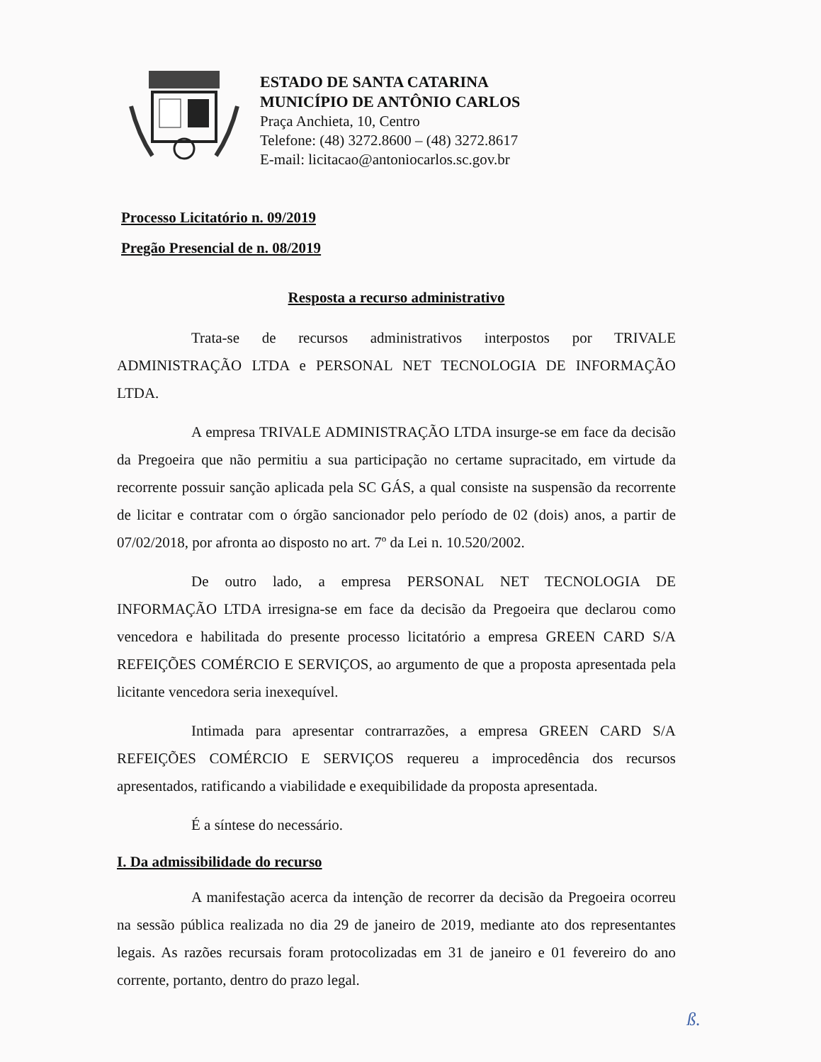ESTADO DE SANTA CATARINA
MUNICÍPIO DE ANTÔNIO CARLOS
Praça Anchieta, 10, Centro
Telefone: (48) 3272.8600 – (48) 3272.8617
E-mail: licitacao@antoniocarlos.sc.gov.br
Processo Licitatório n. 09/2019
Pregão Presencial de n. 08/2019
Resposta a recurso administrativo
Trata-se de recursos administrativos interpostos por TRIVALE ADMINISTRAÇÃO LTDA e PERSONAL NET TECNOLOGIA DE INFORMAÇÃO LTDA.
A empresa TRIVALE ADMINISTRAÇÃO LTDA insurge-se em face da decisão da Pregoeira que não permitiu a sua participação no certame supracitado, em virtude da recorrente possuir sanção aplicada pela SC GÁS, a qual consiste na suspensão da recorrente de licitar e contratar com o órgão sancionador pelo período de 02 (dois) anos, a partir de 07/02/2018, por afronta ao disposto no art. 7º da Lei n. 10.520/2002.
De outro lado, a empresa PERSONAL NET TECNOLOGIA DE INFORMAÇÃO LTDA irresigna-se em face da decisão da Pregoeira que declarou como vencedora e habilitada do presente processo licitatório a empresa GREEN CARD S/A REFEIÇÕES COMÉRCIO E SERVIÇOS, ao argumento de que a proposta apresentada pela licitante vencedora seria inexequível.
Intimada para apresentar contrarrazões, a empresa GREEN CARD S/A REFEIÇÕES COMÉRCIO E SERVIÇOS requereu a improcedência dos recursos apresentados, ratificando a viabilidade e exequibilidade da proposta apresentada.
É a síntese do necessário.
I. Da admissibilidade do recurso
A manifestação acerca da intenção de recorrer da decisão da Pregoeira ocorreu na sessão pública realizada no dia 29 de janeiro de 2019, mediante ato dos representantes legais. As razões recursais foram protocolizadas em 31 de janeiro e 01 fevereiro do ano corrente, portanto, dentro do prazo legal.
ß.